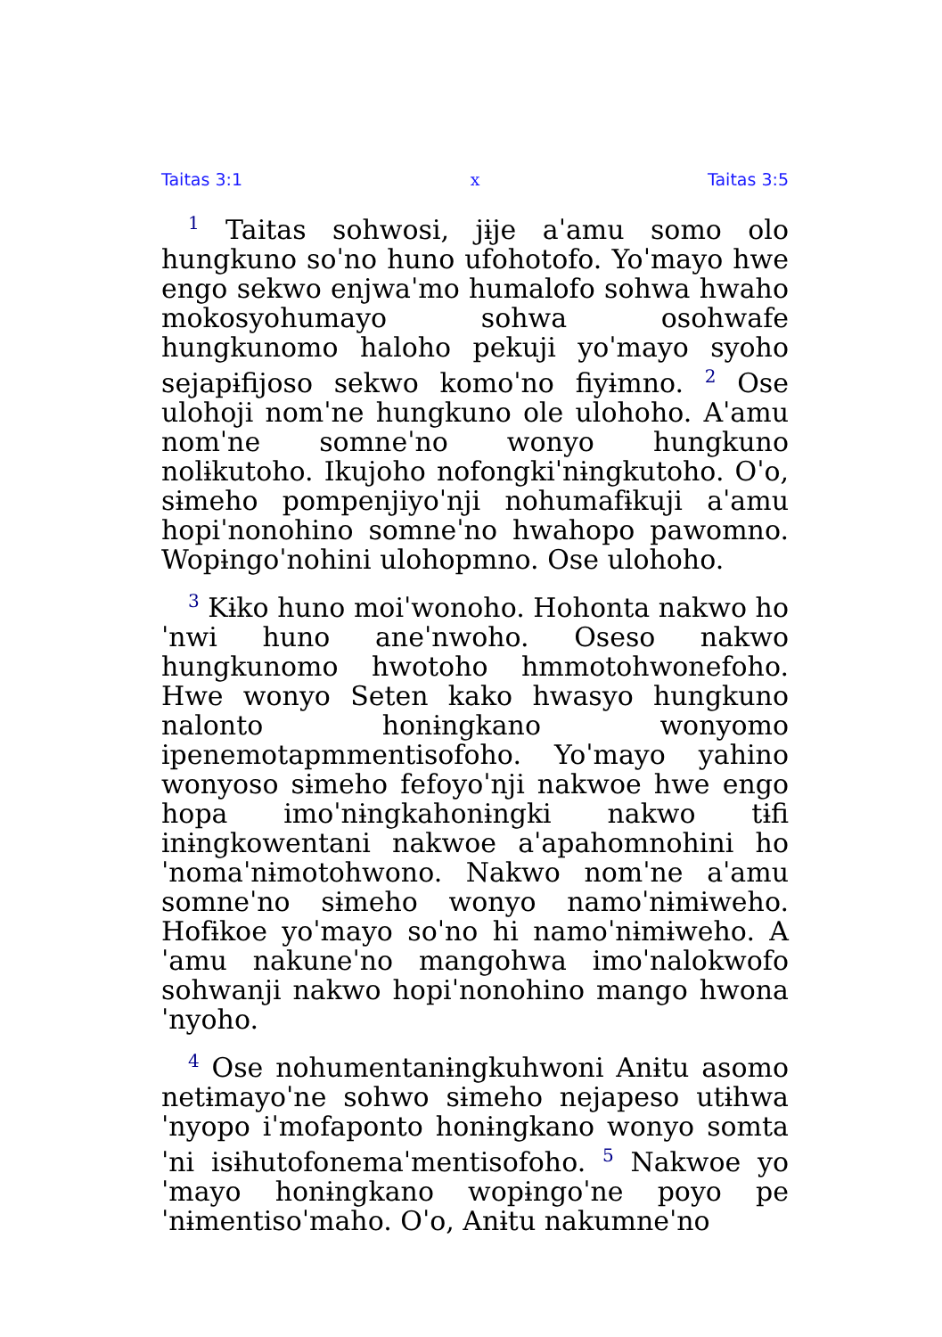Taitas 3:1 x Taitas 3:5
<sup>1</sup> Taitas sohwosi, jɨje aˈamu somo olo hungkuno soˈno huno ufohotofo. Yoˈmayo hwe engo sekwo enjwaˈmo humalofo sohwa hwaho mokosyohumayo sohwa osohwafe hungkunomo haloho pekuji yoˈmayo syoho sejapɨfijoso sekwo komoˈno fiyɨmno. <sup>2</sup> Ose ulohoji nomˈne hungkuno ole ulohoho. Aˈamu nomˈne somneˈno wonyo hungkuno nolɨkutoho. Ikujoho nofongkiˈnɨngkutoho. Oˈo, sɨmeho pompenjiyoˈnji nohumafɨkuji aˈamu hopiˈnonohino somneˈno hwahopo pawomno. Wopɨngoˈnohini ulohopmno. Ose ulohoho.
<sup>3</sup> Kɨko huno moiˈwonoho. Hohonta nakwo hoˈnwi huno aneˈnwoho. Oseso nakwo hungkunomo hwotoho hmmoto­hwonefoho. Hwe wonyo Seten kako hwasyo hungkuno nalonto honɨngkano wonyomo ipenemotapmmentisofoho. Yoˈmayo yahino wonyoso sɨmeho fefoyoˈnji nakwoe hwe engo hopa imoˈnɨngkahonɨngki nakwo tɨfi inɨngkowentani nakwoe aˈapahomnohini hoˈnomaˈnɨmotohwono. Nakwo nomˈne aˈamu somneˈno sɨmeho wonyo namoˈnɨmɨweho. Hofɨkoe yoˈmayo soˈno hi namoˈnɨmɨweho. Aˈamu nakuneˈno mangohwa imoˈnalokwofo sohwanji nakwo hopiˈnonohino mango hwonaˈnyoho.
<sup>4</sup> Ose nohumentanɨngkuhwoni Anɨtu asomo netɨmayoˈne sohwo sɨmeho nejapeso utɨhwaˈnyopo iˈmofaponto honɨngkano wonyo somtaˈni isɨhutofonemaˈmentisofoho. <sup>5</sup> Nakwoe yoˈmayo honɨngkano wopɨngoˈne poyo peˈnɨmentisoˈmaho. Oˈo, Anɨtu nakumneˈno